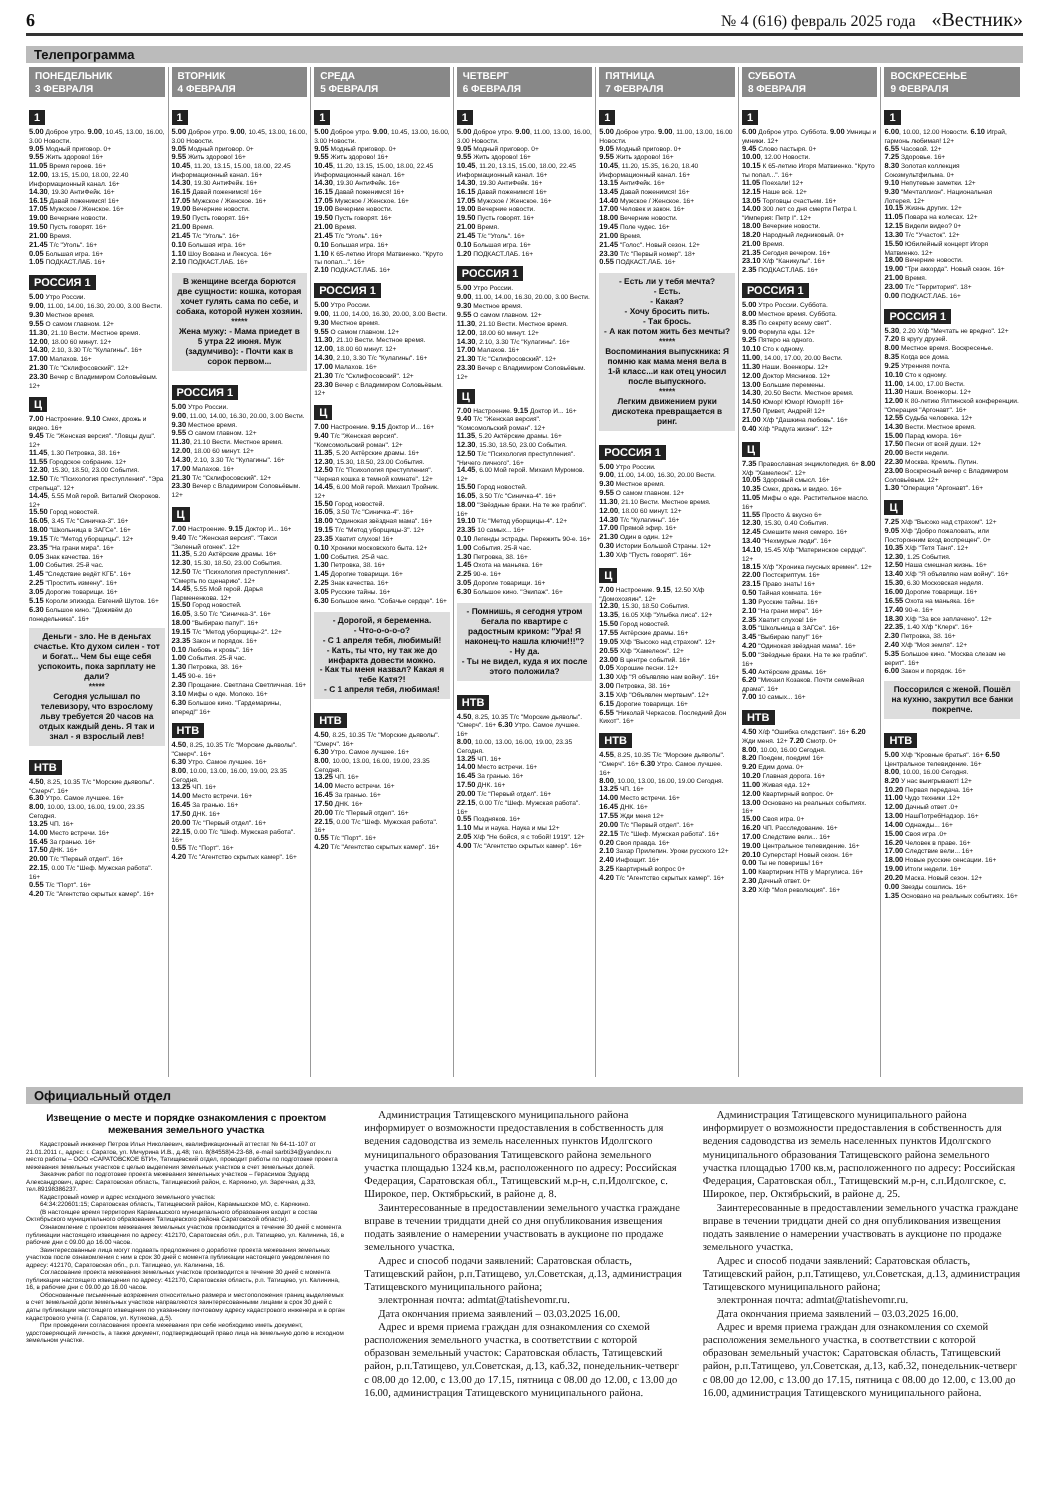6 № 4 (616) февраль 2025 года «Вестник»
Телепрограмма
ПОНЕДЕЛЬНИК
3 ФЕВРАЛЯ
1
5.00 Доброе утро. 9.00, 10.45, 13.00, 16.00, 3.00 Новости.
9.05 Модный приговор. 0+
9.55 Жить здорово! 16+
11.05 Время героев. 16+
12.00, 13.15, 15.00, 18.00, 22.40 Информационный канал. 16+
14.30, 19.30 АнтиФейк. 16+
16.15 Давай поженимся! 16+
17.05 Мужское / Женское. 16+
19.00 Вечерние новости.
19.50 Пусть говорят. 16+
21.00 Время.
21.45 Т/с "Уголь". 16+
0.05 Большая игра. 16+
1.05 ПОДКАСТ.ЛАБ. 16+
РОССИЯ 1
5.00 Утро России.
9.00, 11.00, 14.00, 16.30, 20.00, 3.00 Вести.
9.30 Местное время.
9.55 О самом главном. 12+
11.30, 21.10 Вести. Местное время.
12.00, 18.00 60 минут. 12+
14.30, 2.10, 3.30 Т/с "Кулагины". 16+
17.00 Малахов. 16+
21.30 Т/с "Склифосовский". 12+
23.30 Вечер с Владимиром Соловьёвым. 12+
Ц
7.00 Настроение. 9.10 Смех, дрожь и видео. 16+
9.45 Т/с "Женская версия". "Ловцы душ". 12+
11.45, 1.30 Петровка, 38. 16+
11.55 Городское собрание. 12+
12.30, 15.30, 18.50, 23.00 События.
12.50 Т/с "Психология преступления". "Эра стрельца". 12+
14.45, 5.55 Мой герой. Виталий Окороков. 12+
15.50 Город новостей.
16.05, 3.45 Т/с "Синичка-3". 16+
18.00 "Школьница в ЗАГСе". 16+
19.15 Т/с "Метод уборщицы". 12+
23.35 "На грани мира". 16+
0.05 Знак качества. 16+
1.00 События. 25-й час.
1.45 "Следствие ведёт КГБ". 16+
2.25 "Простить измену". 16+
3.05 Дорогие товарищи. 16+
5.15 Короли эпизода. Евгений Шутов. 16+
6.30 Большое кино. "Доживём до понедельника". 16+
Деньги - зло. Не в деньгах счастье. Кто духом силен - тот и богат... Чем бы еще себя успокоить, пока зарплату не дали?
*****
Сегодня услышал по телевизору, что взрослому льву требуется 20 часов на отдых каждый день. Я так и знал - я взрослый лев!
НТВ
4.50, 8.25, 10.35 Т/с "Морские дьяволы". "Смерч". 16+
6.30 Утро. Самое лучшее. 16+
8.00, 10.00, 13.00, 16.00, 19.00, 23.35 Сегодня.
13.25 ЧП. 16+
14.00 Место встречи. 16+
16.45 За гранью. 16+
17.50 ДНК. 16+
20.00 Т/с "Первый отдел". 16+
22.15, 0.00 Т/с "Шеф. Мужская работа". 16+
0.55 Т/с "Порт". 16+
4.20 Т/с "Агентство скрытых камер". 16+
ВТОРНИК
4 ФЕВРАЛЯ
1
5.00 Доброе утро. 9.00, 10.45, 13.00, 16.00, 3.00 Новости.
9.05 Модный приговор. 0+
9.55 Жить здорово! 16+
10.45, 11.20, 13.15, 15.00, 18.00, 22.45 Информационный канал. 16+
14.30, 19.30 АнтиФейк. 16+
16.15 Давай поженимся! 16+
17.05 Мужское / Женское. 16+
19.00 Вечерние новости.
19.50 Пусть говорят. 16+
21.00 Время.
21.45 Т/с "Уголь". 16+
0.10 Большая игра. 16+
1.10 Шоу Вована и Лексуса. 16+
2.10 ПОДКАСТ.ЛАБ. 16+
В женщине всегда борются две сущности: кошка, которая хочет гулять сама по себе, и собака, которой нужен хозяин.
*****
Жена мужу: - Мама приедет в 5 утра 22 июня. Муж (задумчиво): - Почти как в сорок первом...
РОССИЯ 1
5.00 Утро России.
9.00, 11.00, 14.00, 16.30, 20.00, 3.00 Вести.
9.30 Местное время.
9.55 О самом главном. 12+
11.30, 21.10 Вести. Местное время.
12.00, 18.00 60 минут. 12+
14.30, 2.10, 3.30 Т/с "Кулагины". 16+
17.00 Малахов. 16+
21.30 Т/с "Склифосовский". 12+
23.30 Вечер с Владимиром Соловьёвым. 12+
Ц
7.00 Настроение. 9.15 Доктор И... 16+ 9.40 Т/с "Женская версия". "Такси "Зеленый огонек". 12+
11.35, 5.20 Актёрские драмы. 16+
12.30, 15.30, 18.50, 23.00 События.
12.50 Т/с "Психология преступления". "Смерть по сценарию". 12+
14.45, 5.55 Мой герой. Дарья Пармененкова. 12+
15.50 Город новостей.
16.05, 3.50 Т/с "Синичка-3". 16+
18.00 "Выбираю папу!". 16+
19.15 Т/с "Метод уборщицы-2". 12+
23.35 Закон и порядок. 16+
0.10 Любовь и кровь". 16+
1.00 События. 25-й час.
1.30 Петровка, 38. 16+
1.45 90-е. 16+
2.30 Прощание. Светлана Светличная. 16+
3.10 Мифы о еде. Молоко. 16+
6.30 Большое кино. "Гардемарины, вперед!" 16+
НТВ
4.50, 8.25, 10.35 Т/с "Морские дьяволы". "Смерч". 16+
6.30 Утро. Самое лучшее. 16+
8.00, 10.00, 13.00, 16.00, 19.00, 23.35 Сегодня.
13.25 ЧП. 16+
14.00 Место встречи. 16+
16.45 За гранью. 16+
17.50 ДНК. 16+
20.00 Т/с "Первый отдел". 16+
22.15, 0.00 Т/с "Шеф. Мужская работа". 16+
0.55 Т/с "Порт". 16+
4.20 Т/с "Агентство скрытых камер". 16+
СРЕДА
5 ФЕВРАЛЯ
1
5.00 Доброе утро. 9.00, 10.45, 13.00, 16.00, 3.00 Новости.
9.05 Модный приговор. 0+
9.55 Жить здорово! 16+
10.45, 11.20, 13.15, 15.00, 18.00, 22.45 Информационный канал. 16+
14.30, 19.30 АнтиФейк. 16+
16.15 Давай поженимся! 16+
17.05 Мужское / Женское. 16+
19.00 Вечерние новости.
19.50 Пусть говорят. 16+
21.00 Время.
21.45 Т/с "Уголь". 16+
0.10 Большая игра. 16+
1.10 К 65-летию Игоря Матвиенко. "Круто ты попал...". 16+
2.10 ПОДКАСТ.ЛАБ. 16+
РОССИЯ 1
5.00 Утро России.
9.00, 11.00, 14.00, 16.30, 20.00, 3.00 Вести.
9.30 Местное время.
9.55 О самом главном. 12+
11.30, 21.10 Вести. Местное время.
12.00, 18.00 60 минут. 12+
14.30, 2.10, 3.30 Т/с "Кулагины". 16+
17.00 Малахов. 16+
21.30 Т/с "Склифосовский". 12+
23.30 Вечер с Владимиром Соловьёвым. 12+
Ц
7.00 Настроение. 9.15 Доктор И... 16+ 9.40 Т/с "Женская версия". "Комсомольский роман". 12+
11.35, 5.20 Актёрские драмы. 16+
12.30, 15.30, 18.50, 23.00 События.
12.50 Т/с "Психология преступления". "Черная кошка в темной комнате". 12+
14.45, 6.00 Мой герой. Михаил Тройник. 12+
15.50 Город новостей.
16.05, 3.50 Т/с "Синичка-4". 16+
18.00 "Одинокая звёздная мама". 16+
19.15 Т/с "Метод уборщицы-3". 12+
23.35 Хватит слухов! 16+
0.10 Хроники московского быта. 12+
1.00 События. 25-й час.
1.30 Петровка, 38. 16+
1.45 Дорогие товарищи. 16+
2.25 Знак качества. 16+
3.05 Русские тайны. 16+
6.30 Большое кино. "Собачье сердце". 16+
- Дорогой, я беременна.
- Что-о-о-о-о?
- С 1 апреля тебя, любимый!
- Кать, ты что, ну так же до инфаркта довести можно.
- Как ты меня назвал? Какая я тебе Катя?!
- С 1 апреля тебя, любимая!
НТВ
4.50, 8.25, 10.35 Т/с "Морские дьяволы". "Смерч". 16+
6.30 Утро. Самое лучшее. 16+
8.00, 10.00, 13.00, 16.00, 19.00, 23.35 Сегодня.
13.25 ЧП. 16+
14.00 Место встречи. 16+
16.45 За гранью. 16+
17.50 ДНК. 16+
20.00 Т/с "Первый отдел". 16+
22.15, 0.00 Т/с "Шеф. Мужская работа". 16+
0.55 Т/с "Порт". 16+
4.20 Т/с "Агентство скрытых камер". 16+
ЧЕТВЕРГ
6 ФЕВРАЛЯ
1
5.00 Доброе утро. 9.00, 11.00, 13.00, 16.00, 3.00 Новости.
9.05 Модный приговор. 0+
9.55 Жить здорово! 16+
10.45, 11.20, 13.15, 15.00, 18.00, 22.45 Информационный канал. 16+
14.30, 19.30 АнтиФейк. 16+
16.15 Давай поженимся! 16+
17.05 Мужское / Женское. 16+
19.00 Вечерние новости.
19.50 Пусть говорят. 16+
21.00 Время.
21.45 Т/с "Уголь". 16+
0.10 Большая игра. 16+
1.20 ПОДКАСТ.ЛАБ. 16+
РОССИЯ 1
5.00 Утро России.
9.00, 11.00, 14.00, 16.30, 20.00, 3.00 Вести.
9.30 Местное время.
9.55 О самом главном. 12+
11.30, 21.10 Вести. Местное время.
12.00, 18.00 60 минут. 12+
14.30, 2.10, 3.30 Т/с "Кулагины". 16+
17.00 Малахов. 16+
21.30 Т/с "Склифосовский". 12+
23.30 Вечер с Владимиром Соловьёвым. 12+
Ц
7.00 Настроение. 9.15 Доктор И... 16+ 9.40 Т/с "Женская версия". "Комсомольский роман". 12+
11.35, 5.20 Актёрские драмы. 16+
12.30, 15.30, 18.50, 23.00 События.
12.50 Т/с "Психология преступления". "Ничего личного". 16+
14.45, 6.00 Мой герой. Михаил Муромов. 12+
15.50 Город новостей.
16.05, 3.50 Т/с "Синичка-4". 16+
18.00 "Звёздные браки. На те же грабли". 16+
19.10 Т/с "Метод уборщицы-4". 12+
23.35 10 самых... 16+
0.10 Легенды эстрады. Пережить 90-е. 16+
1.00 События. 25-й час.
1.30 Петровка, 38. 16+
1.45 Охота на маньяка. 16+
2.25 90-е. 16+
3.05 Дорогие товарищи. 16+
6.30 Большое кино. "Экипаж". 16+
- Помнишь, я сегодня утром бегала по квартире с радостным криком: "Ура! Я наконец-то нашла ключи!!!"?
- Ну да.
- Ты не видел, куда я их после этого положила?
НТВ
4.50, 8.25, 10.35 Т/с "Морские дьяволы". "Смерч". 16+ 6.30 Утро. Самое лучшее. 16+
8.00, 10.00, 13.00, 16.00, 19.00, 23.35 Сегодня.
13.25 ЧП. 16+
14.00 Место встречи. 16+
16.45 За гранью. 16+
17.50 ДНК. 16+
20.00 Т/с "Первый отдел". 16+
22.15, 0.00 Т/с "Шеф. Мужская работа". 16+
0.55 Поздняков. 16+
1.10 Мы и наука. Наука и мы 12+
2.05 Х/ф "Не бойся, я с тобой! 1919". 12+
4.00 Т/с "Агентство скрытых камер". 16+
ПЯТНИЦА
7 ФЕВРАЛЯ
1
5.00 Доброе утро. 9.00, 11.00, 13.00, 16.00 Новости.
9.05 Модный приговор. 0+
9.55 Жить здорово! 16+
10.45, 11.20, 15.35, 16.20, 18.40 Информационный канал. 16+
13.15 АнтиФейк. 16+
13.45 Давай поженимся! 16+
14.40 Мужское / Женское. 16+
17.00 Человек и закон. 16+
18.00 Вечерние новости.
19.45 Поле чудес. 16+
21.00 Время.
21.45 "Голос". Новый сезон. 12+
23.30 Т/с "Первый номер". 18+
0.55 ПОДКАСТ.ЛАБ. 16+
- Есть ли у тебя мечта?
- Есть.
- Какая?
- Хочу бросить пить.
- Так брось.
- А как потом жить без мечты?
*****
Воспоминания выпускника: Я помню как мама меня вела в 1-й класс...и как отец уносил после выпускного.
*****
Легким движением руки дискотека превращается в ринг.
РОССИЯ 1
5.00 Утро России.
9.00, 11.00, 14.00, 16.30, 20.00 Вести.
9.30 Местное время.
9.55 О самом главном. 12+
11.30, 21.10 Вести. Местное время.
12.00, 18.00 60 минут. 12+
14.30 Т/с "Кулагины". 16+
17.00 Прямой эфир. 16+
21.30 Один в один. 12+
0.30 Истории Большой Страны. 12+
1.30 Х/ф "Пусть говорят". 16+
Ц
7.00 Настроение. 9.15, 12.50 Х/ф "Домохозяин". 12+
12.30, 15.30, 18.50 События.
13.35, 16.05 Х/ф "Улыбка лиса". 12+
15.50 Город новостей.
17.55 Актёрские драмы. 16+
19.05 Х/ф "Высоко над страхом". 12+
20.55 Х/ф "Хамелеон". 12+
23.00 В центре событий. 16+
0.05 Хорошие песни. 12+
1.30 Х/ф "Я объявляю нам войну". 16+
3.00 Петровка, 38. 16+
3.15 Х/ф "Объявлен мертвым". 12+
6.15 Дорогие товарищи. 16+
6.55 "Николай Черкасов. Последний Дон Кихот". 16+
НТВ
4.55, 8.25, 10.35 Т/с "Морские дьяволы". "Смерч". 16+ 6.30 Утро. Самое лучшее. 16+
8.00, 10.00, 13.00, 16.00, 19.00 Сегодня.
13.25 ЧП. 16+
14.00 Место встречи. 16+
16.45 ДНК. 16+
17.55 Жди меня 12+
20.00 Т/с "Первый отдел". 16+
22.15 Т/с "Шеф. Мужская работа". 16+
0.20 Своя правда. 16+
2.10 Захар Прилепин. Уроки русского 12+
2.40 Инфощит. 16+
3.25 Квартирный вопрос 0+
4.20 Т/с "Агентство скрытых камер". 16+
СУББОТА
8 ФЕВРАЛЯ
1
6.00 Доброе утро. Суббота. 9.00 Умницы и умники. 12+
9.45 Слово пастыря. 0+
10.00, 12.00 Новости.
10.15 К 65-летию Игоря Матвиенко. "Круто ты попал...". 16+
11.05 Поехали! 12+
12.15 Наше всё. 12+
13.05 Торговцы счастьем. 16+
14.00 300 лет со дня смерти Петра I. "Империя: Петр I". 12+
18.00 Вечерние новости.
18.20 Народный ледниковый. 0+
21.00 Время.
21.35 Сегодня вечером. 16+
23.10 Х/ф "Каникулы". 16+
2.35 ПОДКАСТ.ЛАБ. 16+
РОССИЯ 1
5.00 Утро России. Суббота.
8.00 Местное время. Суббота.
8.35 По секрету всему свет".
9.00 Формула еды. 12+
9.25 Пятеро на одного.
10.10 Сто к одному.
11.00, 14.00, 17.00, 20.00 Вести.
11.30 Наши. Военкоры. 12+
12.00 Доктор Мясников. 12+
13.00 Большие перемены.
14.30, 20.50 Вести. Местное время.
14.50 Юмор! Юмор! Юмор!!! 16+
17.50 Привет, Андрей! 12+
21.00 Х/ф "Дашкина любовь". 16+
0.40 Х/ф "Радуга жизни". 12+
Ц
7.35 Православная энциклопедия. 6+ 8.00 Х/ф "Хамелеон". 12+
10.05 Здоровый смысл. 16+
10.35 Смех, дрожь и видео. 16+
11.05 Мифы о еде. Растительное масло. 16+
11.55 Просто & вкусно 6+
12.30, 15.30, 0.40 События.
12.45 Смешите меня семеро. 16+
13.40 "Нехмурые люди". 16+
14.10, 15.45 Х/ф "Материнское сердце". 12+
18.15 Х/ф "Хроника гнусных времен". 12+
22.00 Постскриптум. 16+
23.15 Право знать! 16+
0.50 Тайная комната. 16+
1.30 Русские тайны. 16+
2.10 "На грани мира". 16+
2.35 Хватит слухов! 16+
3.05 "Школьница в ЗАГСе". 16+
3.45 "Выбираю папу!" 16+
4.20 "Одинокая звёздная мама". 16+
5.00 "Звёздные браки. На те же грабли". 16+
5.40 Актёрские драмы. 16+
6.20 "Михаил Козаков. Почти семейная драма". 16+
7.00 10 самых... 16+
НТВ
4.50 Х/ф "Ошибка следствия". 16+ 6.20 Жди меня. 12+ 7.20 Смотр. 0+
8.00, 10.00, 16.00 Сегодня.
8.20 Поедем, поедим! 16+
9.20 Едим дома. 0+
10.20 Главная дорога. 16+
11.00 Живая еда. 12+
12.00 Квартирный вопрос. 0+
13.00 Основано на реальных событиях. 16+
15.00 Своя игра. 0+
16.20 ЧП. Расследование. 16+
17.00 Следствие вели... 16+
19.00 Центральное телевидение. 16+
20.10 Суперстар! Новый сезон. 16+
0.00 Ты не поверишь! 16+
1.00 Квартирник НТВ у Маргулиса. 16+
2.30 Дачный ответ. 0+
3.20 Х/ф "Моя революция". 16+
ВОСКРЕСЕНЬЕ
9 ФЕВРАЛЯ
1
6.00, 10.00, 12.00 Новости. 6.10 Играй, гармонь любимая! 12+
6.55 Часовой. 12+
7.25 Здоровье. 16+
8.30 Золотая коллекция Союзмультфильма. 0+
9.10 Непутевые заметки. 12+
9.30 "Мечталлион". Национальная Лотерея. 12+
10.15 Жизнь других. 12+
11.05 Повара на колесах. 12+
12.15 Видели видео? 0+
13.30 Т/с "Участок". 12+
15.50 Юбилейный концерт Игоря Матвиенко. 12+
18.00 Вечерние новости.
19.00 "Три аккорда". Новый сезон. 16+
21.00 Время.
23.00 Т/с "Территория". 18+
0.00 ПОДКАСТ.ЛАБ. 16+
РОССИЯ 1
5.30, 2.20 Х/ф "Мечтать не вредно". 12+
7.20 В кругу друзей.
8.00 Местное время. Воскресенье.
8.35 Когда все дома.
9.25 Утренняя почта.
10.10 Сто к одному.
11.00, 14.00, 17.00 Вести.
11.30 Наши. Военкоры. 12+
12.00 К 80-летию Ялтинской конференции. "Операция "Аргонавт". 16+
12.55 Судьба человека. 12+
14.30 Вести. Местное время.
15.00 Парад юмора. 16+
17.50 Песни от всей души. 12+
20.00 Вести недели.
22.30 Москва. Кремль. Путин.
23.00 Воскресный вечер с Владимиром Соловьёвым. 12+
1.30 "Операция "Аргонавт". 16+
Ц
7.25 Х/ф "Высоко над страхом". 12+
9.05 Х/ф "Добро пожаловать, или Посторонним вход воспрещен". 0+
10.35 Х/ф "Тетя Таня". 12+
12.30, 1.25 События.
12.50 Наша смешная жизнь. 16+
13.40 Х/ф "Я объявляю нам войну". 16+
15.30, 6.30 Московская неделя.
16.00 Дорогие товарищи. 16+
16.55 Охота на маньяка. 16+
17.40 90-е. 16+
18.30 Х/ф "За все заплачено". 12+
22.35, 1.40 Х/ф "Клерк". 16+
2.30 Петровка, 38. 16+
2.40 Х/ф "Моя земля". 12+
5.35 Большое кино. "Москва слезам не верит". 16+
6.00 Закон и порядок. 16+
Поссорился с женой. Пошёл на кухню, закрутил все банки покрепче.
НТВ
5.00 Х/ф "Кровные братья". 16+ 6.50 Центральное телевидение. 16+
8.00, 10.00, 16.00 Сегодня.
8.20 У нас выигрывают! 12+
10.20 Первая передача. 16+
11.00 Чудо техники .12+
12.00 Дачный ответ .0+
13.00 НашПотребНадзор. 16+
14.00 Однажды... 16+
15.00 Своя игра .0+
16.20 Человек в праве. 16+
17.00 Следствие вели... 16+
18.00 Новые русские сенсации. 16+
19.00 Итоги недели. 16+
20.20 Маска. Новый сезон. 12+
0.00 Звезды сошлись. 16+
1.35 Основано на реальных событиях. 16+
Официальный отдел
Извещение о месте и порядке ознакомления с проектом межевания земельного участка
Кадастровый инженер Петров Илья Николаевич, квалификационный аттестат № 64-11-107 от 21.01.2011 г., адрес: г. Саратов, ул. Мичурина И.В., д.48; тел. 8(84558)4-23-68, e-mail sarbti34@yandex.ru место работы – ООО «САРАТОВСКОЕ БТИ», Татищевский отдел, проводит работы по подготовке проекта межевания земельных участков с целью выделения земельных участков в счет земельных долей.
Заказчик работ по подготовке проекта межевания земельных участков – Герасимов Эдуард Александрович, адрес: Саратовская область, Татищевский район, с. Карякино, ул. Заречная, д.33, тел.89198386237.
Кадастровый номер и адрес исходного земельного участка:
64:34:220601:15; Саратовская область, Татищевский район, Карамышское МО, с. Карякино.
(В настоящее время территория Карамышского муниципального образования входит в состав Октябрьского муниципального образования Татищевского района Саратовской области).
Ознакомление с проектом межевания земельных участков производится в течение 30 дней с момента публикации настоящего извещения по адресу: 412170, Саратовская обл., р.п. Татищево, ул. Калинина, 16, в рабочие дни с 09.00 до 16.00 часов.
Заинтересованные лица могут подавать предложения о доработке проекта межевания земельных участков после ознакомления с ним в срок 30 дней с момента публикации настоящего уведомления по адресу: 412170, Саратовская обл., р.п. Татищево, ул. Калинина, 16.
Согласование проекта межевания земельных участков производится в течение 30 дней с момента публикации настоящего извещения по адресу: 412170, Саратовская область, р.п. Татищево, ул. Калинина, 16, в рабочие дни с 09.00 до 16.00 часов.
Обоснованные письменные возражения относительно размера и местоположения границ выделяемых в счет земельной доли земельных участков направляются заинтересованными лицами в срок 30 дней с даты публикации настоящего извещения по указанному почтовому адресу кадастрового инженера и в орган кадастрового учета (г. Саратов, ул. Кутякова, д.5).
При проведении согласования проекта межевания при себе необходимо иметь документ, удостоверяющий личность, а также документ, подтверждающий право лица на земельную долю в исходном земельном участке.
Администрация Татищевского муниципального района информирует о возможности предоставления в собственность для ведения садоводства из земель населенных пунктов Идолгского муниципального образования Татищевского района земельного участка площадью 1324 кв.м, расположенного по адресу: Российская Федерация, Саратовская обл., Татищевский м.р-н, с.п.Идолгское, с. Широкое, пер. Октябрьский, в районе д. 8.
Заинтересованные в предоставлении земельного участка граждане вправе в течении тридцати дней со дня опубликования извещения подать заявление о намерении участвовать в аукционе по продаже земельного участка.
Адрес и способ подачи заявлений: Саратовская область, Татищевский район, р.п.Татищево, ул.Советская, д.13, администрация Татищевского муниципального района;
электронная почта: admtat@tatishevomr.ru.
Дата окончания приема заявлений – 03.03.2025 16.00.
Адрес и время приема граждан для ознакомления со схемой расположения земельного участка, в соответствии с которой образован земельный участок: Саратовская область, Татищевский район, р.п.Татищево, ул.Советская, д.13, каб.32, понедельник-четверг с 08.00 до 12.00, с 13.00 до 17.15, пятница с 08.00 до 12.00, с 13.00 до 16.00, администрация Татищевского муниципального района.
Администрация Татищевского муниципального района информирует о возможности предоставления в собственность для ведения садоводства из земель населенных пунктов Идолгского муниципального образования Татищевского района земельного участка площадью 1700 кв.м, расположенного по адресу: Российская Федерация, Саратовская обл., Татищевский м.р-н, с.п.Идолгское, с. Широкое, пер. Октябрьский, в районе д. 25.
Заинтересованные в предоставлении земельного участка граждане вправе в течении тридцати дней со дня опубликования извещения подать заявление о намерении участвовать в аукционе по продаже земельного участка.
Адрес и способ подачи заявлений: Саратовская область, Татищевский район, р.п.Татищево, ул.Советская, д.13, администрация Татищевского муниципального района;
электронная почта: admtat@tatishevomr.ru.
Дата окончания приема заявлений – 03.03.2025 16.00.
Адрес и время приема граждан для ознакомления со схемой расположения земельного участка, в соответствии с которой образован земельный участок: Саратовская область, Татищевский район, р.п.Татищево, ул.Советская, д.13, каб.32, понедельник-четверг с 08.00 до 12.00, с 13.00 до 17.15, пятница с 08.00 до 12.00, с 13.00 до 16.00, администрация Татищевского муниципального района.